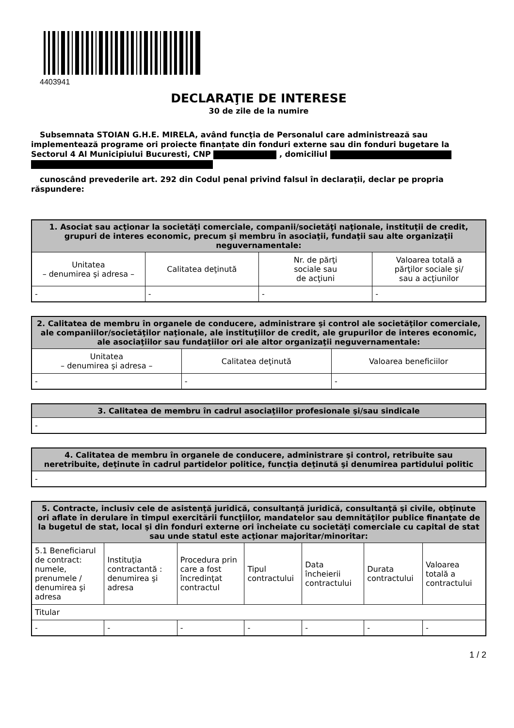4403941
DECLARAŢIE DE INTERESE
30 de zile de la numire
Subsemnata STOIAN G.H.E. MIRELA, având funcţia de Personalul care administrează sau implementează programe ori proiecte finanțate din fonduri externe sau din fonduri bugetare la Sectorul 4 Al Municipiului Bucuresti, CNP , domiciliul
cunoscând prevederile art. 292 din Codul penal privind falsul în declaraţii, declar pe propria răspundere:
| 1. Asociat sau acţionar la societăţi comerciale, companii/societăţi naţionale, instituţii de credit, grupuri de interes economic, precum şi membru în asociaţii, fundaţii sau alte organizaţii neguvernamentale: | | | |
| --- | --- | --- | --- |
| Unitatea – denumirea şi adresa – | Calitatea deţinută | Nr. de părţi sociale sau de acţiuni | Valoarea totală a părţilor sociale şi/ sau a acţiunilor |
| - | - | - | - |
| 2. Calitatea de membru în organele de conducere, administrare şi control ale societăţilor comerciale, ale companiilor/societăţilor naţionale, ale instituţiilor de credit, ale grupurilor de interes economic, ale asociaţiilor sau fundaţiilor ori ale altor organizaţii neguvernamentale: | | |
| --- | --- | --- |
| Unitatea – denumirea şi adresa – | Calitatea deţinută | Valoarea beneficiilor |
| - | - | - |
| 3. Calitatea de membru în cadrul asociaţiilor profesionale şi/sau sindicale |
| --- |
| - |
| 4. Calitatea de membru în organele de conducere, administrare şi control, retribuite sau neretribuite, deţinute în cadrul partidelor politice, funcţia deţinută şi denumirea partidului politic |
| --- |
| - |
| 5. Contracte, inclusiv cele de asistenţă juridică, consultanţă juridică, consultanţă şi civile, obţinute ori aflate în derulare în timpul exercitării funcţiilor, mandatelor sau demnităţilor publice finanţate de la bugetul de stat, local şi din fonduri externe ori încheiate cu societăţi comerciale cu capital de stat sau unde statul este acţionar majoritar/minoritar: | | | | | | |
| --- | --- | --- | --- | --- | --- | --- |
| 5.1 Beneficiarul de contract: numele, prenumele / denumirea şi adresa | Instituţia contractantă : denumirea şi adresa | Procedura prin care a fost încredinţat contractul | Tipul contractului | Data încheierii contractului | Durata contractului | Valoarea totală a contractului |
| Titular | | | | | | |
| - | - | - | - | - | - | - |
1 / 2